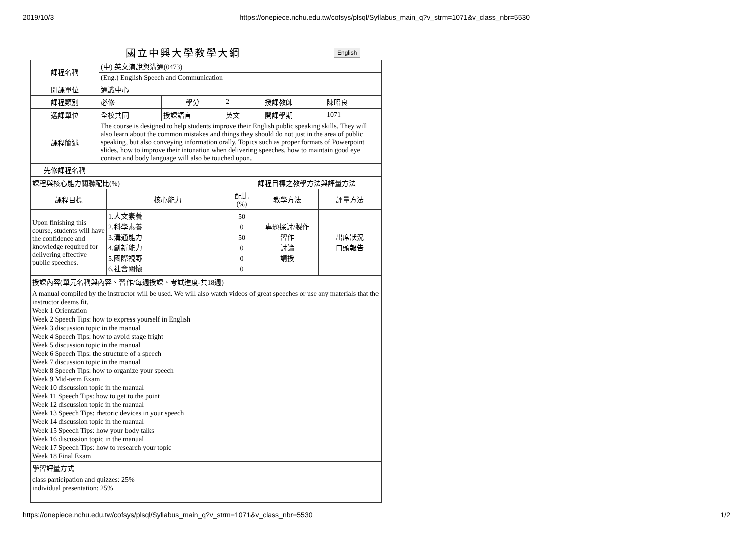2019/10/3 https://onepiece.nchu.edu.tw/cofsys/plsql/Syllabus_main_q?v_strm=1071&v_class_nbr=5530
國立中興大學教學大綱
English
| 課程名稱 | (中) 英文演說與溝通(0473) | | | | |
| | (Eng.) English Speech and Communication | | | | |
| 開課單位 | 通識中心 | | | | |
| 課程類別 | 必修 | 學分 | 2 | 授課教師 | 陳昭良 |
| 選課單位 | 全校共同 | 授課語言 | 英文 | 開課學期 | 1071 |
| 課程簡述 | The course is designed to help students improve their English public speaking skills. They will also learn about the common mistakes and things they should do not just in the area of public speaking, but also conveying information orally. Topics such as proper formats of Powerpoint slides, how to improve their intonation when delivering speeches, how to maintain good eye contact and body language will also be touched upon. | | | | |
| 先修課程名稱 | | | | | |
| 課程與核心能力關聯配比(%) | | | 課程目標之教學方法與評量方法 | |
| 課程目標 | 核心能力 | 配比 (%) | 教學方法 | 評量方法 |
| Upon finishing this course, students will have the confidence and knowledge required for delivering effective public speeches. | 1.人文素養 2.科學素養 3.溝通能力 4.創新能力 5.國際視野 6.社會關懷 | 50 0 50 0 0 0 | 專題探討/製作 習作 討論 講授 | 出席狀況 口頭報告 |
| 授課內容(單元名稱與內容、習作/每週授課、考試進度-共18週) | | | | |
| A manual compiled by the instructor will be used. We will also watch videos of great speeches or use any materials that the instructor deems fit. Week 1 Orientation Week 2 Speech Tips: how to express yourself in English Week 3 discussion topic in the manual Week 4 Speech Tips: how to avoid stage fright Week 5 discussion topic in the manual Week 6 Speech Tips: the structure of a speech Week 7 discussion topic in the manual Week 8 Speech Tips: how to organize your speech Week 9 Mid-term Exam Week 10 discussion topic in the manual Week 11 Speech Tips: how to get to the point Week 12 discussion topic in the manual Week 13 Speech Tips: rhetoric devices in your speech Week 14 discussion topic in the manual Week 15 Speech Tips: how your body talks Week 16 discussion topic in the manual Week 17 Speech Tips: how to research your topic Week 18 Final Exam | | | | |
| 學習評量方式 | | | | |
| class participation and quizzes: 25% individual presentation: 25% | | | | |
https://onepiece.nchu.edu.tw/cofsys/plsql/Syllabus_main_q?v_strm=1071&v_class_nbr=5530 1/2